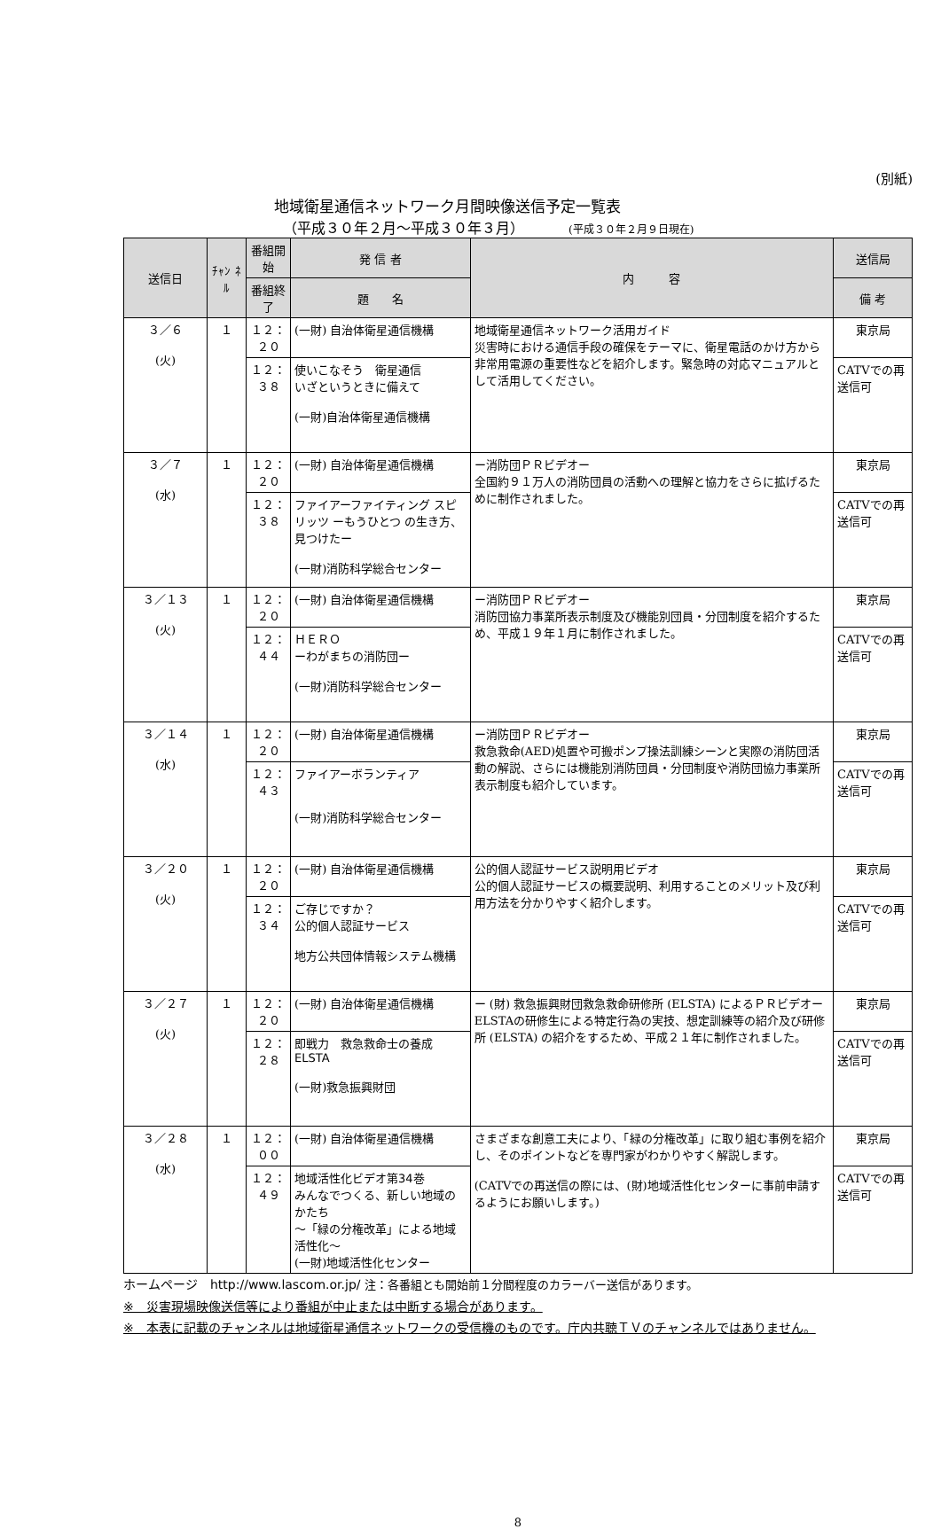(別紙)
地域衛星通信ネットワーク月間映像送信予定一覧表
（平成３０年２月～平成３０年３月） (平成３０年２月９日現在)
| 送信日 | ﾁｬﾝ ﾈﾙ | 番組開始 | 発 信 者 | 内 容 | 送信局 |
| --- | --- | --- | --- | --- | --- |
| | | 番組終了 | 題 名 | | 備 考 |
| ３／６ (火) | １ | １２：２０ | (一財) 自治体衛星通信機構 | 地域衛星通信ネットワーク活用ガイド 災害時における通信手段の確保をテーマに、衛星電話のかけ方から非常用電源の重要性などを紹介します。緊急時の対応マニュアルとして活用してください。 | 東京局 |
| | | １２：３８ | 使いこなそう 衛星通信 いざというときに備えて (一財)自治体衛星通信機構 | | CATVでの再送信可 |
| ３／７ (水) | １ | １２：２０ | (一財) 自治体衛星通信機構 | ー消防団ＰＲビデオー 全国約９１万人の消防団員の活動への理解と協力をさらに拡げるために制作されました。 | 東京局 |
| | | １２：３８ | ファイアーファイティング スピリッツ ーもうひとつ の生き方、見つけたー (一財)消防科学総合センター | | CATVでの再送信可 |
| ３／１３ (火) | １ | １２：２０ | (一財) 自治体衛星通信機構 | ー消防団ＰＲビデオー 消防団協力事業所表示制度及び機能別団員・分団制度を紹介するため、平成１９年１月に制作されました。 | 東京局 |
| | | １２：４４ | ＨＥＲＯ ーわがまちの消防団ー (一財)消防科学総合センター | | CATVでの再送信可 |
| ３／１４ (水) | １ | １２：２０ | (一財) 自治体衛星通信機構 | ー消防団ＰＲビデオー 救急救命(AED)処置や可搬ポンプ操法訓練シーンと実際の消防団活動の解説、さらには機能別消防団員・分団制度や消防団協力事業所表示制度も紹介しています。 | 東京局 |
| | | １２：４３ | ファイアーボランティア (一財)消防科学総合センター | | CATVでの再送信可 |
| ３／２０ (火) | １ | １２：２０ | (一財) 自治体衛星通信機構 | 公的個人認証サービス説明用ビデオ 公的個人認証サービスの概要説明、利用することのメリット及び利用方法を分かりやすく紹介します。 | 東京局 |
| | | １２：３４ | ご存じですか？ 公的個人認証サービス 地方公共団体情報システム機構 | | CATVでの再送信可 |
| ３／２７ (火) | １ | １２：２０ | (一財) 自治体衛星通信機構 | ー (財) 救急振興財団救急救命研修所 (ELSTA) によるＰＲビデオー ELSTAの研修生による特定行為の実技、想定訓練等の紹介及び研修所 (ELSTA) の紹介をするため、平成２１年に制作されました。 | 東京局 |
| | | １２：２８ | 即戦力 救急救命士の養成 ELSTA (一財)救急振興財団 | | CATVでの再送信可 |
| ３／２８ (水) | １ | １２：００ | (一財) 自治体衛星通信機構 | さまざまな創意工夫により、「緑の分権改革」に取り組む事例を紹介し、そのポイントなどを専門家がわかりやすく解説します。 (CATVでの再送信の際には、(財)地域活性化センターに事前申請するようにお願いします。) | 東京局 |
| | | １２：４９ | 地域活性化ビデオ第34巻 みんなでつくる、新しい地域のかたち ～「緑の分権改革」による地域活性化～ (一財)地域活性化センター | | CATVでの再送信可 |
ホームページ　http://www.lascom.or.jp/ 注：各番組とも開始前１分間程度のカラーバー送信があります。
※　災害現場映像送信等により番組が中止または中断する場合があります。
※　本表に記載のチャンネルは地域衛星通信ネットワークの受信機のものです。庁内共聴ＴＶのチャンネルではありません。
8